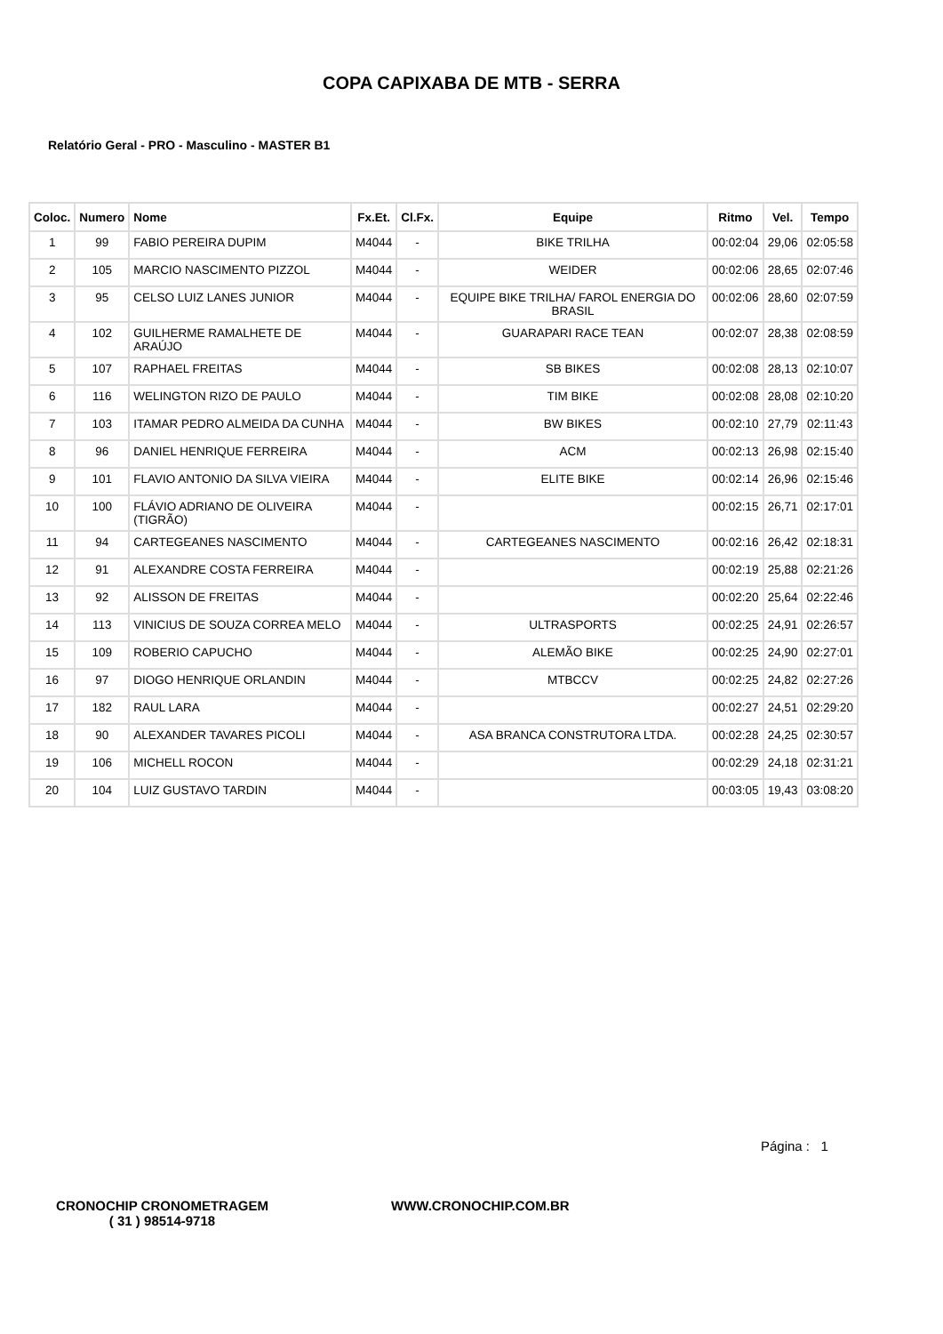COPA CAPIXABA DE MTB - SERRA
Relatório Geral - PRO - Masculino - MASTER B1
| Coloc. | Numero | Nome | Fx.Et. | Cl.Fx. | Equipe | Ritmo | Vel. | Tempo |
| --- | --- | --- | --- | --- | --- | --- | --- | --- |
| 1 | 99 | FABIO PEREIRA DUPIM | M4044 | - | BIKE TRILHA | 00:02:04 | 29,06 | 02:05:58 |
| 2 | 105 | MARCIO NASCIMENTO PIZZOL | M4044 | - | WEIDER | 00:02:06 | 28,65 | 02:07:46 |
| 3 | 95 | CELSO LUIZ LANES JUNIOR | M4044 | - | EQUIPE BIKE TRILHA/ FAROL ENERGIA DO BRASIL | 00:02:06 | 28,60 | 02:07:59 |
| 4 | 102 | GUILHERME RAMALHETE DE ARAÚJO | M4044 | - | GUARAPARI RACE TEAN | 00:02:07 | 28,38 | 02:08:59 |
| 5 | 107 | RAPHAEL FREITAS | M4044 | - | SB BIKES | 00:02:08 | 28,13 | 02:10:07 |
| 6 | 116 | WELINGTON RIZO DE PAULO | M4044 | - | TIM BIKE | 00:02:08 | 28,08 | 02:10:20 |
| 7 | 103 | ITAMAR PEDRO ALMEIDA DA CUNHA | M4044 | - | BW BIKES | 00:02:10 | 27,79 | 02:11:43 |
| 8 | 96 | DANIEL HENRIQUE FERREIRA | M4044 | - | ACM | 00:02:13 | 26,98 | 02:15:40 |
| 9 | 101 | FLAVIO ANTONIO DA SILVA VIEIRA | M4044 | - | ELITE BIKE | 00:02:14 | 26,96 | 02:15:46 |
| 10 | 100 | FLÁVIO ADRIANO DE OLIVEIRA (TIGRÃO) | M4044 | - | | 00:02:15 | 26,71 | 02:17:01 |
| 11 | 94 | CARTEGEANES NASCIMENTO | M4044 | - | CARTEGEANES NASCIMENTO | 00:02:16 | 26,42 | 02:18:31 |
| 12 | 91 | ALEXANDRE COSTA FERREIRA | M4044 | - | | 00:02:19 | 25,88 | 02:21:26 |
| 13 | 92 | ALISSON DE FREITAS | M4044 | - | | 00:02:20 | 25,64 | 02:22:46 |
| 14 | 113 | VINICIUS DE SOUZA CORREA MELO | M4044 | - | ULTRASPORTS | 00:02:25 | 24,91 | 02:26:57 |
| 15 | 109 | ROBERIO CAPUCHO | M4044 | - | ALEMÃO BIKE | 00:02:25 | 24,90 | 02:27:01 |
| 16 | 97 | DIOGO HENRIQUE ORLANDIN | M4044 | - | MTBCCV | 00:02:25 | 24,82 | 02:27:26 |
| 17 | 182 | RAUL LARA | M4044 | - | | 00:02:27 | 24,51 | 02:29:20 |
| 18 | 90 | ALEXANDER TAVARES PICOLI | M4044 | - | ASA BRANCA CONSTRUTORA LTDA. | 00:02:28 | 24,25 | 02:30:57 |
| 19 | 106 | MICHELL ROCON | M4044 | - | | 00:02:29 | 24,18 | 02:31:21 |
| 20 | 104 | LUIZ GUSTAVO TARDIN | M4044 | - | | 00:03:05 | 19,43 | 03:08:20 |
Página : 1
CRONOCHIP CRONOMETRAGEM
( 31 ) 98514-9718
WWW.CRONOCHIP.COM.BR